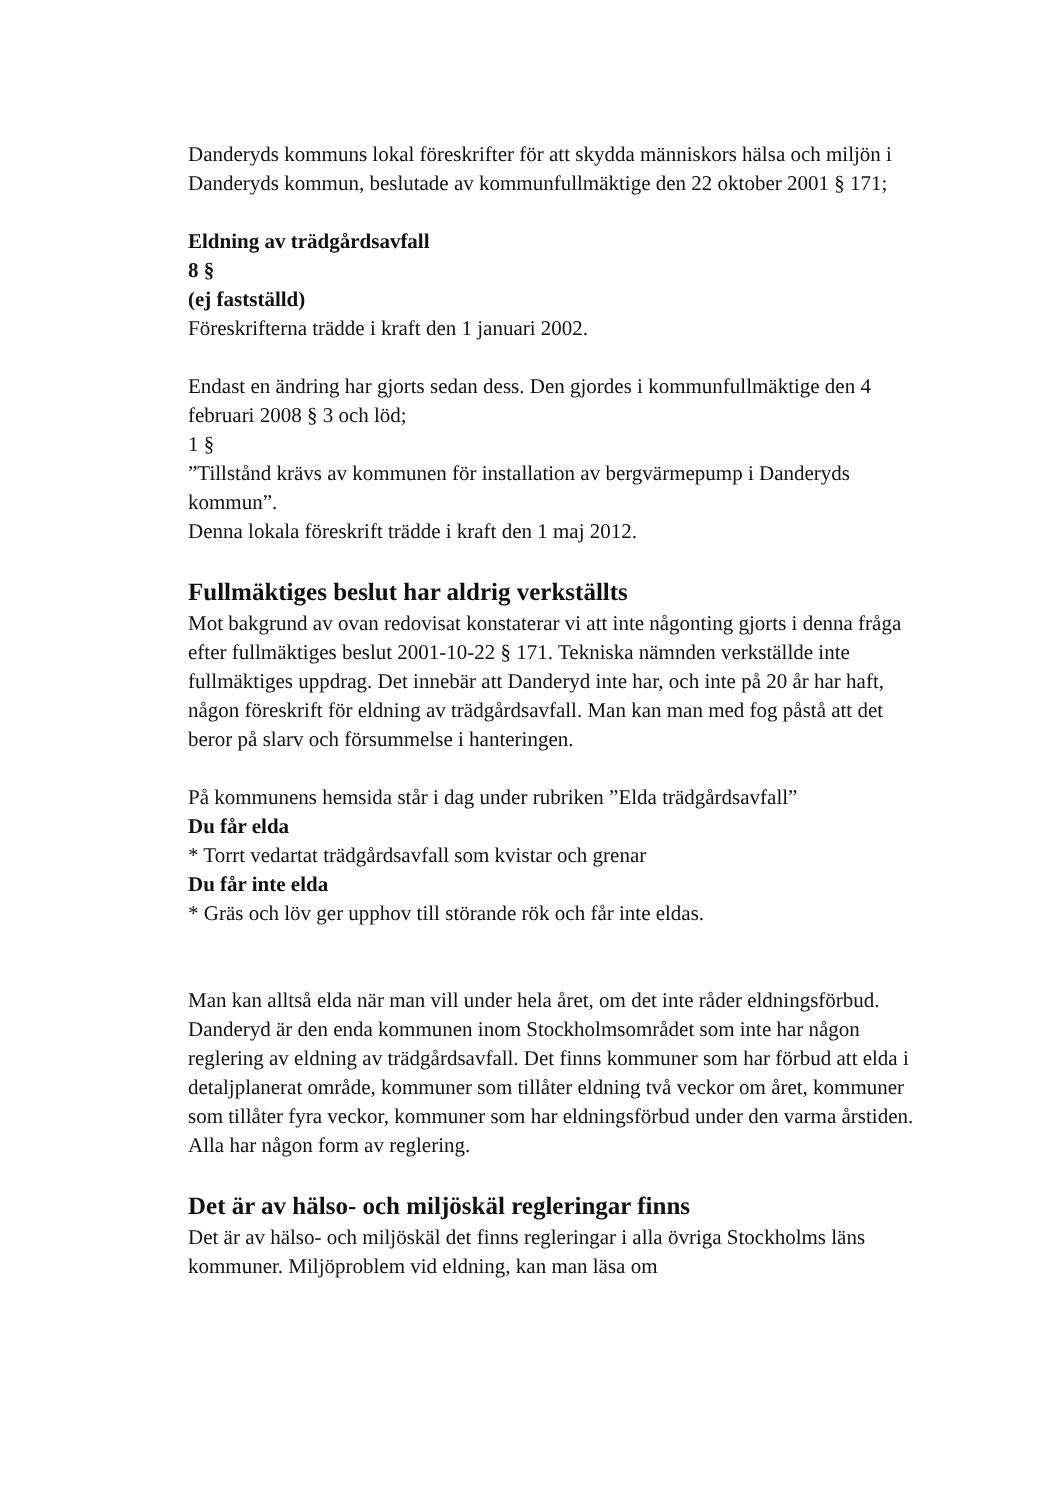Danderyds kommuns lokal föreskrifter för att skydda människors hälsa och miljön i Danderyds kommun, beslutade av kommunfullmäktige den 22 oktober 2001 § 171;
Eldning av trädgårdsavfall
8 §
(ej fastställd)
Föreskrifterna trädde i kraft den 1 januari 2002.
Endast en ändring har gjorts sedan dess. Den gjordes i kommunfullmäktige den 4 februari 2008 § 3 och löd;
1 §
”Tillstånd krävs av kommunen för installation av bergvärmepump i Danderyds kommun”.
Denna lokala föreskrift trädde i kraft den 1 maj 2012.
Fullmäktiges beslut har aldrig verkställts
Mot bakgrund av ovan redovisat konstaterar vi att inte någonting gjorts i denna fråga efter fullmäktiges beslut 2001-10-22 § 171. Tekniska nämnden verkställde inte fullmäktiges uppdrag. Det innebär att Danderyd inte har, och inte på 20 år har haft, någon föreskrift för eldning av trädgårdsavfall. Man kan man med fog påstå att det beror på slarv och försummelse i hanteringen.
På kommunens hemsida står i dag under rubriken ”Elda trädgårdsavfall”
Du får elda
* Torrt vedartat trädgårdsavfall som kvistar och grenar
Du får inte elda
* Gräs och löv ger upphov till störande rök och får inte eldas.
Man kan alltså elda när man vill under hela året, om det inte råder eldningsförbud. Danderyd är den enda kommunen inom Stockholmsområdet som inte har någon reglering av eldning av trädgårdsavfall. Det finns kommuner som har förbud att elda i detaljplanerat område, kommuner som tillåter eldning två veckor om året, kommuner som tillåter fyra veckor, kommuner som har eldningsförbud under den varma årstiden. Alla har någon form av reglering.
Det är av hälso- och miljöskäl regleringar finns
Det är av hälso- och miljöskäl det finns regleringar i alla övriga Stockholms läns kommuner. Miljöproblem vid eldning, kan man läsa om